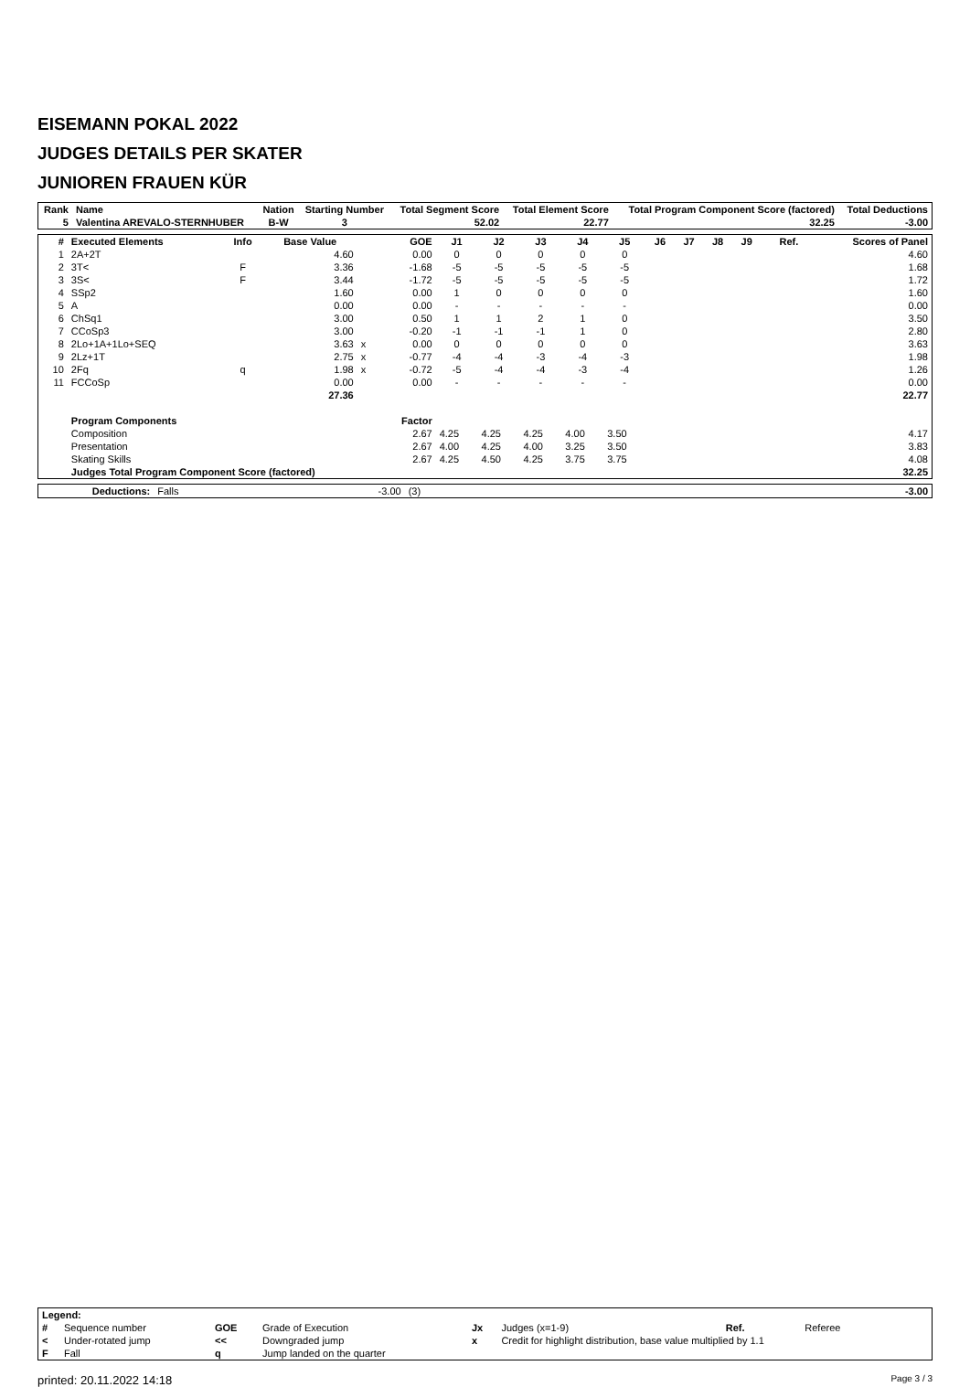EISEMANN POKAL 2022
JUDGES DETAILS PER SKATER
JUNIOREN FRAUEN KÜR
| Rank | Name | Nation | Starting Number | Total Segment Score | Total Element Score | Total Program Component Score (factored) | Total Deductions |
| --- | --- | --- | --- | --- | --- | --- | --- |
| 5 | Valentina AREVALO-STERNHUBER | B-W | 3 | 52.02 | 22.77 | 32.25 | -3.00 |
| # | Executed Elements | Info | Base Value | | GOE | J1 | J2 | J3 | J4 | J5 | J6 | J7 | J8 | J9 | Ref. | Scores of Panel |
| --- | --- | --- | --- | --- | --- | --- | --- | --- | --- | --- | --- | --- | --- | --- | --- | --- |
| 1 | 2A+2T | | 4.60 | | 0.00 | 0 | 0 | 0 | 0 | 0 | | | | | | 4.60 |
| 2 | 3T< | F | 3.36 | | -1.68 | -5 | -5 | -5 | -5 | -5 | | | | | | 1.68 |
| 3 | 3S< | F | 3.44 | | -1.72 | -5 | -5 | -5 | -5 | -5 | | | | | | 1.72 |
| 4 | SSp2 | | 1.60 | | 0.00 | 1 | 0 | 0 | 0 | 0 | | | | | | 1.60 |
| 5 | A | | 0.00 | | 0.00 | - | - | - | - | - | | | | | | 0.00 |
| 6 | ChSq1 | | 3.00 | | 0.50 | 1 | 1 | 2 | 1 | 0 | | | | | | 3.50 |
| 7 | CCoSp3 | | 3.00 | | -0.20 | -1 | -1 | -1 | 1 | 0 | | | | | | 2.80 |
| 8 | 2Lo+1A+1Lo+SEQ | | 3.63 | x | 0.00 | 0 | 0 | 0 | 0 | 0 | | | | | | 3.63 |
| 9 | 2Lz+1T | | 2.75 | x | -0.77 | -4 | -4 | -3 | -4 | -3 | | | | | | 1.98 |
| 10 | 2Fq | q | 1.98 | x | -0.72 | -5 | -4 | -4 | -3 | -4 | | | | | | 1.26 |
| 11 | FCCoSp | | 0.00 | | 0.00 | - | - | - | - | - | | | | | | 0.00 |
| | | | 27.36 | | | | | | | | | | | | | 22.77 |
| | Program Components | | | | Factor | | | | | | | | | | | |
| | Composition | | | | 2.67 | 4.25 | 4.25 | 4.25 | 4.00 | 3.50 | | | | | | 4.17 |
| | Presentation | | | | 2.67 | 4.00 | 4.25 | 4.00 | 3.25 | 3.50 | | | | | | 3.83 |
| | Skating Skills | | | | 2.67 | 4.25 | 4.50 | 4.25 | 3.75 | 3.75 | | | | | | 4.08 |
| | Judges Total Program Component Score (factored) | | | | | | | | | | | | | | | 32.25 |
| | Deductions: | Falls | -3.00 | (3) | | -3.00 |
| Legend: | | | | | | | |
| # | Sequence number | GOE | Grade of Execution | Jx | Judges (x=1-9) | Ref. | Referee |
| < | Under-rotated jump | << | Downgraded jump | x | Credit for highlight distribution, base value multiplied by 1.1 | | |
| F | Fall | q | Jump landed on the quarter | | | | |
printed: 20.11.2022 14:18 Page 3 / 3